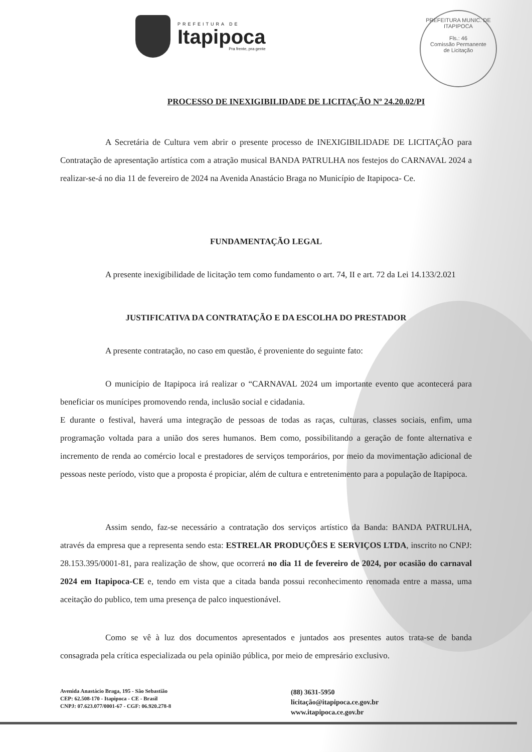PREFEITURA DE
Itapipoca
Pra frente, pra gente
PREFEITURA MUNIC. DE ITAPIPOCA
Fls.: 46
Comissão Permanente
de Licitação
PROCESSO DE INEXIGIBILIDADE DE LICITAÇÃO Nº 24.20.02/PI
A Secretária de Cultura vem abrir o presente processo de INEXIGIBILIDADE DE LICITAÇÃO para Contratação de apresentação artística com a atração musical BANDA PATRULHA nos festejos do CARNAVAL 2024 a realizar-se-á no dia 11 de fevereiro de 2024 na Avenida Anastácio Braga no Município de Itapipoca- Ce.
FUNDAMENTAÇÃO LEGAL
A presente inexigibilidade de licitação tem como fundamento o art. 74, II e art. 72 da Lei 14.133/2.021
JUSTIFICATIVA DA CONTRATAÇÃO E DA ESCOLHA DO PRESTADOR
A presente contratação, no caso em questão, é proveniente do seguinte fato:
O município de Itapipoca irá realizar o “CARNAVAL 2024 um importante evento que acontecerá para beneficiar os munícipes promovendo renda, inclusão social e cidadania.
E durante o festival, haverá uma integração de pessoas de todas as raças, culturas, classes sociais, enfim, uma programação voltada para a união dos seres humanos. Bem como, possibilitando a geração de fonte alternativa e incremento de renda ao comércio local e prestadores de serviços temporários, por meio da movimentação adicional de pessoas neste período, visto que a proposta é propiciar, além de cultura e entretenimento para a população de Itapipoca.
Assim sendo, faz-se necessário a contratação dos serviços artístico da Banda: BANDA PATRULHA, através da empresa que a representa sendo esta: ESTRELAR PRODUÇÕES E SERVIÇOS LTDA, inscrito no CNPJ: 28.153.395/0001-81, para realização de show, que ocorrerá no dia 11 de fevereiro de 2024, por ocasião do carnaval 2024 em Itapipoca-CE e, tendo em vista que a citada banda possui reconhecimento renomada entre a massa, uma aceitação do publico, tem uma presença de palco inquestionável.
Como se vê à luz dos documentos apresentados e juntados aos presentes autos trata-se de banda consagrada pela crítica especializada ou pela opinião pública, por meio de empresário exclusivo.
Avenida Anastácio Braga, 195 - São Sebastião
CEP: 62.508-170 - Itapipoca - CE - Brasil
CNPJ: 07.623.077/0001-67 - CGF: 06.920.278-8
(88) 3631-5950
licitação@itapipoca.ce.gov.br
www.itapipoca.ce.gov.br